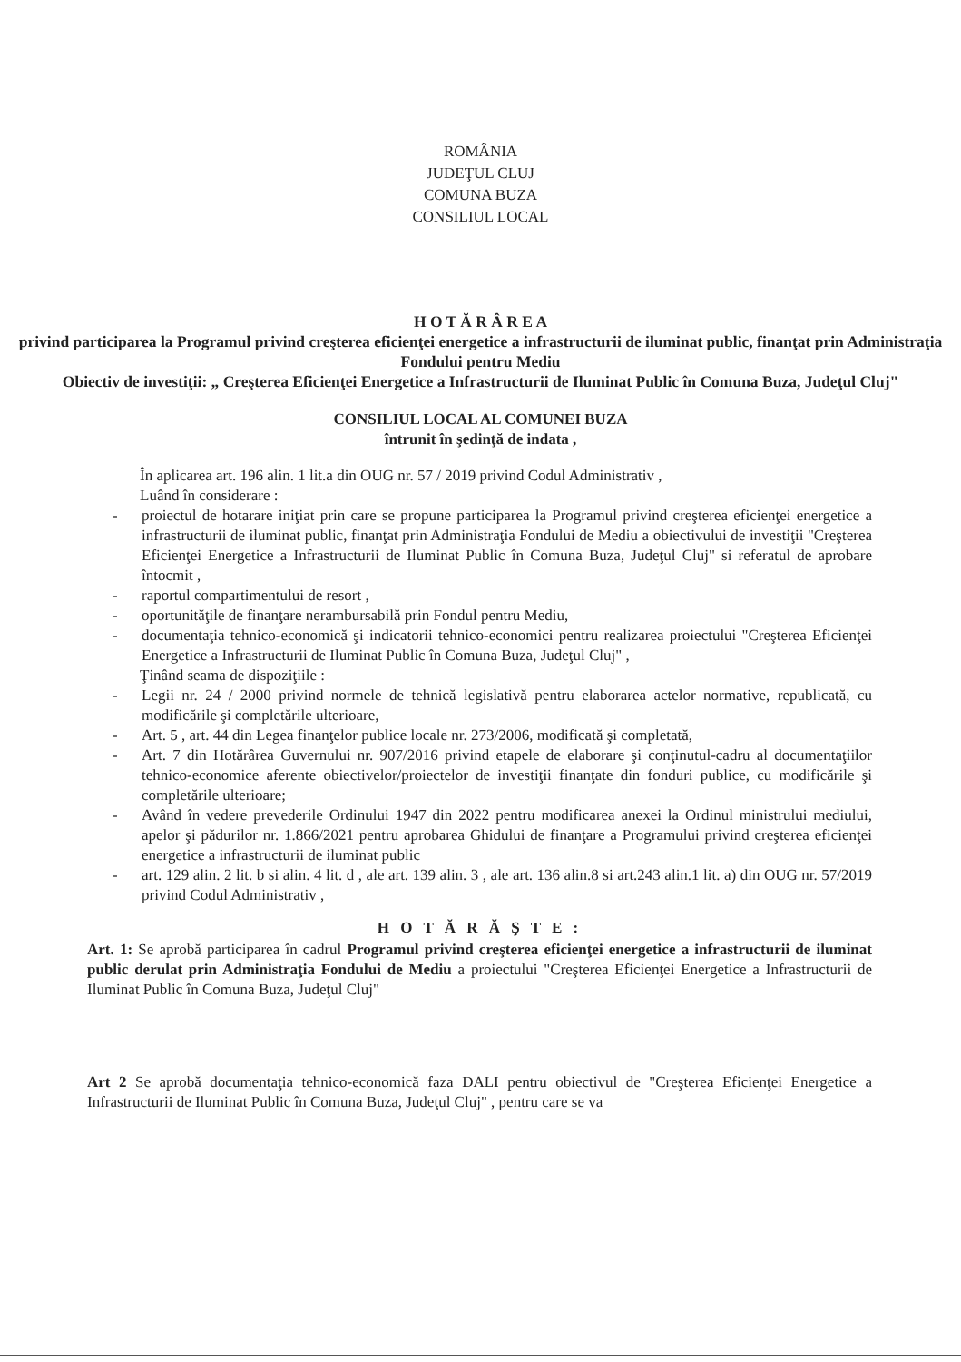ROMÂNIA
JUDEŢUL CLUJ
COMUNA BUZA
CONSILIUL LOCAL
H O T Ă R Â R E A
privind participarea la Programul privind creşterea eficienţei energetice a infrastructurii de iluminat public, finanţat prin Administraţia Fondului pentru Mediu
Obiectiv de investiţii: „ Creşterea Eficienţei Energetice a Infrastructurii de Iluminat Public în Comuna Buza, Judeţul Cluj"
CONSILIUL LOCAL AL COMUNEI BUZA
întrunit în şedinţă de indata ,
În aplicarea art. 196 alin. 1 lit.a din OUG nr. 57 / 2019 privind Codul Administrativ ,
Luând în considerare :
- proiectul de hotarare iniţiat prin care se propune participarea la Programul privind creşterea eficienţei energetice a infrastructurii de iluminat public, finanţat prin Administraţia Fondului de Mediu a obiectivului de investiţii "Creşterea Eficienţei Energetice a Infrastructurii de Iluminat Public în Comuna Buza, Judeţul Cluj" si referatul de aprobare întocmit ,
- raportul compartimentului de resort ,
- oportunităţile de finanţare nerambursabilă prin Fondul pentru Mediu,
- documentaţia tehnico-economică şi indicatorii tehnico-economici pentru realizarea proiectului "Creşterea Eficienţei Energetice a Infrastructurii de Iluminat Public în Comuna Buza, Judeţul Cluj" ,
Ţinând seama de dispoziţiile :
- Legii nr. 24 / 2000 privind normele de tehnică legislativă pentru elaborarea actelor normative, republicată, cu modificările şi completările ulterioare,
- Art. 5 , art. 44 din Legea finanţelor publice locale nr. 273/2006, modificată şi completată,
- Art. 7 din Hotărârea Guvernului nr. 907/2016 privind etapele de elaborare şi conţinutul-cadru al documentaţiilor tehnico-economice aferente obiectivelor/proiectelor de investiţii finanţate din fonduri publice, cu modificările şi completările ulterioare;
- Având în vedere prevederile Ordinului 1947 din 2022 pentru modificarea anexei la Ordinul ministrului mediului, apelor şi pădurilor nr. 1.866/2021 pentru aprobarea Ghidului de finanţare a Programului privind creşterea eficienţei energetice a infrastructurii de iluminat public
- art. 129 alin. 2 lit. b si alin. 4 lit. d , ale art. 139 alin. 3 , ale art. 136 alin.8 si art.243 alin.1 lit. a) din OUG nr. 57/2019 privind Codul Administrativ ,
H O T Ă R Ă Ş T E :
Art. 1: Se aprobă participarea în cadrul Programul privind creşterea eficienţei energetice a infrastructurii de iluminat public derulat prin Administraţia Fondului de Mediu a proiectului "Creşterea Eficienţei Energetice a Infrastructurii de Iluminat Public în Comuna Buza, Judeţul Cluj"
Art 2 Se aprobă documentaţia tehnico-economică faza DALI pentru obiectivul de "Creşterea Eficienţei Energetice a Infrastructurii de Iluminat Public în Comuna Buza, Judeţul Cluj" , pentru care se va